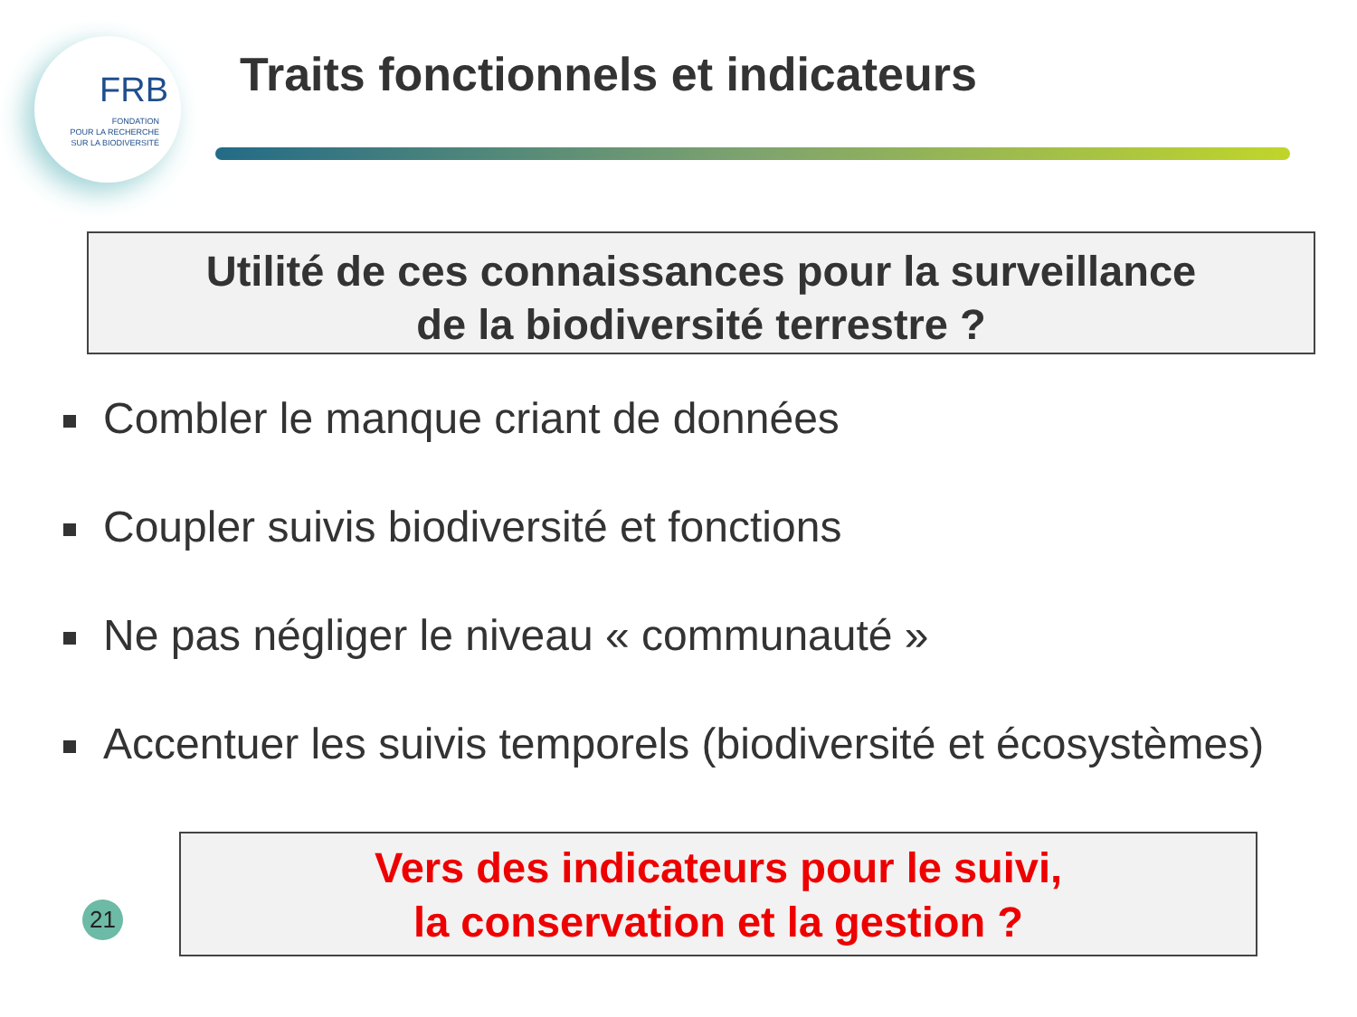FRB
FONDATION
POUR LA RECHERCHE
SUR LA BIODIVERSITÉ
Traits fonctionnels et indicateurs
Utilité de ces connaissances pour la surveillance
de la biodiversité terrestre ?
Combler le manque criant de données
Coupler suivis biodiversité et fonctions
Ne pas négliger le niveau « communauté »
Accentuer les suivis temporels (biodiversité et écosystèmes)
21
Vers des indicateurs pour le suivi,
la conservation et la gestion ?